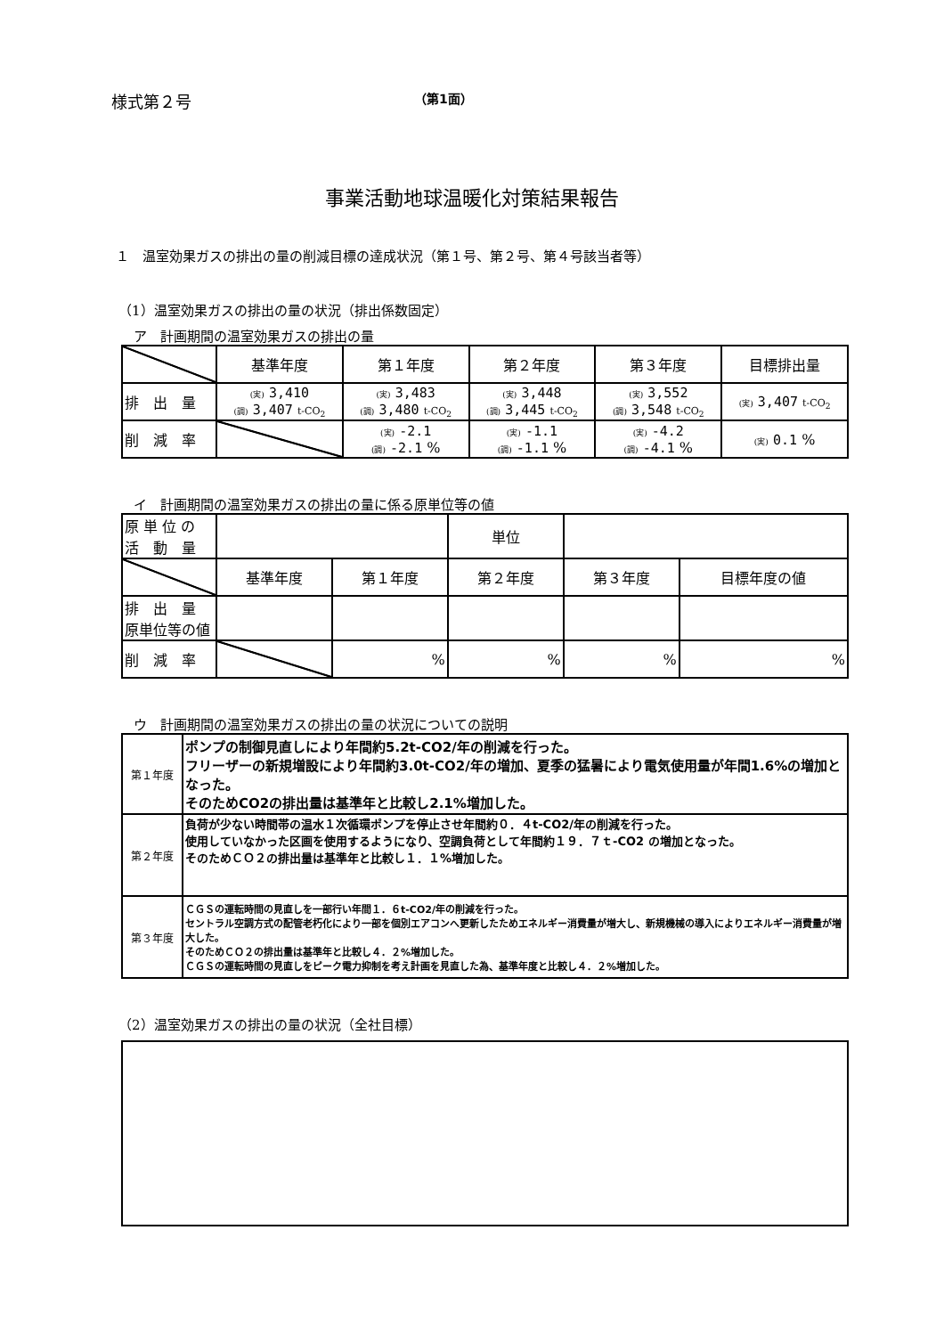様式第２号 （第1面）
事業活動地球温暖化対策結果報告
１　温室効果ガスの排出の量の削減目標の達成状況（第１号、第２号、第４号該当者等）
（1）温室効果ガスの排出の量の状況（排出係数固定）
ア　計画期間の温室効果ガスの排出の量
| | 基準年度 | 第１年度 | 第２年度 | 第３年度 | 目標排出量 |
| --- | --- | --- | --- | --- | --- |
| 排 出 量 | (実) 3,410 (調) 3,407 t-CO<sub>2</sub> | (実) 3,483 (調) 3,480 t-CO<sub>2</sub> | (実) 3,448 (調) 3,445 t-CO<sub>2</sub> | (実) 3,552 (調) 3,548 t-CO<sub>2</sub> | (実) 3,407 t-CO<sub>2</sub> |
| 削 減 率 | | (実) -2.1 (調) -2.1 % | (実) -1.1 (調) -1.1 % | (実) -4.2 (調) -4.1 % | (実) 0.1 % |
イ　計画期間の温室効果ガスの排出の量に係る原単位等の値
| 原 単 位 の 活 動 量 | | | 単位 | | |
| | 基準年度 | 第１年度 | 第２年度 | 第３年度 | 目標年度の値 |
| 排 出 量 原単位等の値 | | | | | |
| 削 減 率 | | % | % | % | % |
ウ　計画期間の温室効果ガスの排出の量の状況についての説明
| 第１年度 | ポンプの制御見直しにより年間約5.2t-CO2/年の削減を行った。 フリーザーの新規増設により年間約3.0t-CO2/年の増加、夏季の猛暑により電気使用量が年間1.6%の増加となった。 そのためCO2の排出量は基準年と比較し2.1%増加した。 |
| 第２年度 | 負荷が少ない時間帯の温水１次循環ポンプを停止させ年間約０．４t-CO2/年の削減を行った。 使用していなかった区画を使用するようになり、空調負荷として年間約１９．７ｔ-CO2 の増加となった。 そのためＣＯ２の排出量は基準年と比較し１．１%増加した。 |
| 第３年度 | ＣＧＳの運転時間の見直しを一部行い年間１．６t-CO2/年の削減を行った。 セントラル空調方式の配管老朽化により一部を個別エアコンへ更新したためエネルギー消費量が増大し、新規機械の導入によりエネルギー消費量が増大した。 そのためＣＯ２の排出量は基準年と比較し４．２%増加した。 ＣＧＳの運転時間の見直しをピーク電力抑制を考え計画を見直した為、基準年度と比較し４．２%増加した。 |
（2）温室効果ガスの排出の量の状況（全社目標）